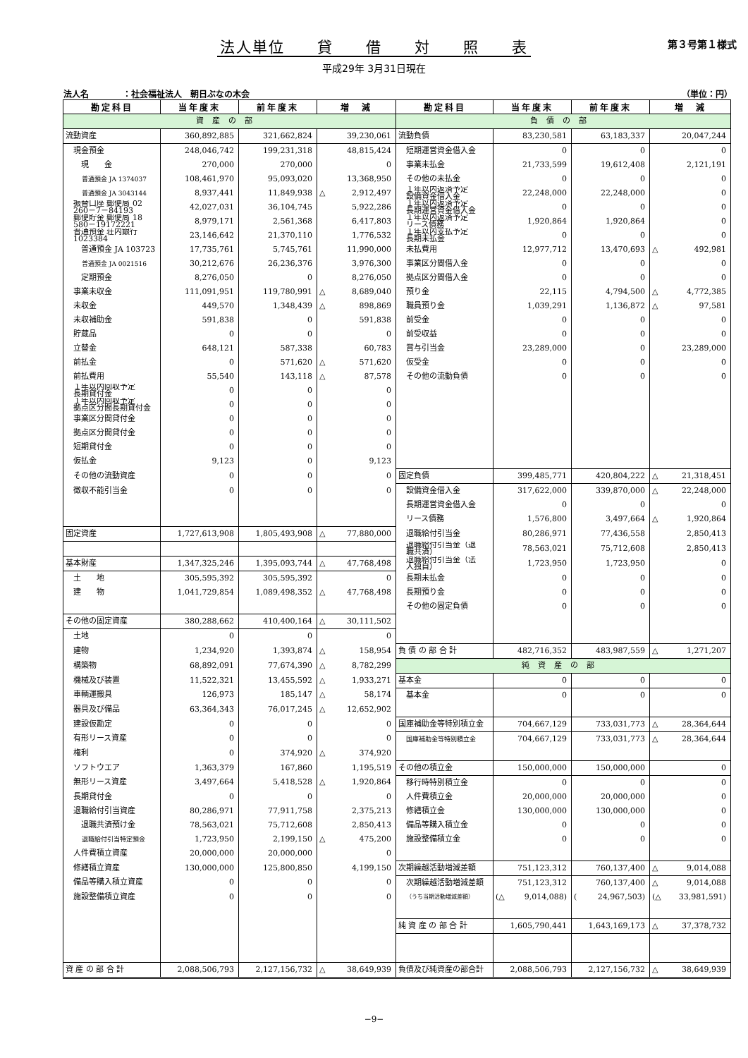法人単位　　貸　　借　　対　　照　　表
第３号第１様式
平成29年 3月31日現在
法人名　　　　：社会福祉法人　朝日ぶなの木会 （単位：円）
| 勘定科目 | 当年度末 | 前年度末 | 増 減 | 勘定科目 | 当年度末 | 前年度末 | 増 減 |
| --- | --- | --- | --- | --- | --- | --- | --- |
| 資産の部 | | | | 負債の部 | | | |
| 流動資産 | 360,892,885 | 321,662,824 | 39,230,061 | 流動負債 | 83,230,581 | 63,183,337 | 20,047,244 |
| 現金預金 | 248,046,742 | 199,231,318 | 48,815,424 | 短期運営資金借入金 | 0 | 0 | 0 |
| 現 金 | 270,000 | 270,000 | 0 | 事業未払金 | 21,733,599 | 19,612,408 | 2,121,191 |
| 普通預金 JA 1374037 | 108,461,970 | 95,093,020 | 13,368,950 | その他の未払金 | 0 | 0 | 0 |
| 普通預金 JA 3043144 | 8,937,441 | 11,849,938 | △ 2,912,497 | １年以内返済予定 設備資金借入金 | 22,248,000 | 22,248,000 | 0 |
| 振替口座 郵便局 02 260－7－84193 | 42,027,031 | 36,104,745 | 5,922,286 | １年以内返済予定 長期運営資金借入金 | 0 | 0 | 0 |
| 郵便貯金 郵便局 18 580－19172221 | 8,979,171 | 2,561,368 | 6,417,803 | １年以内返済予定 リース債務 | 1,920,864 | 1,920,864 | 0 |
| 普通預金 荘内銀行 1023384 | 23,146,642 | 21,370,110 | 1,776,532 | １年以内支払予定 長期未払金 | 0 | 0 | 0 |
| 普通預金 JA 103723 | 17,735,761 | 5,745,761 | 11,990,000 | 未払費用 | 12,977,712 | 13,470,693 | △ 492,981 |
| 普通預金 JA 0021516 | 30,212,676 | 26,236,376 | 3,976,300 | 事業区分間借入金 | 0 | 0 | 0 |
| 定期預金 | 8,276,050 | 0 | 8,276,050 | 拠点区分間借入金 | 0 | 0 | 0 |
| 事業未収金 | 111,091,951 | 119,780,991 | △ 8,689,040 | 預り金 | 22,115 | 4,794,500 | △ 4,772,385 |
| 未収金 | 449,570 | 1,348,439 | △ 898,869 | 職員預り金 | 1,039,291 | 1,136,872 | △ 97,581 |
| 未収補助金 | 591,838 | 0 | 591,838 | 前受金 | 0 | 0 | 0 |
| 貯蔵品 | 0 | 0 | 0 | 前受収益 | 0 | 0 | 0 |
| 立替金 | 648,121 | 587,338 | 60,783 | 賞与引当金 | 23,289,000 | 0 | 23,289,000 |
| 前払金 | 0 | 571,620 | △ 571,620 | 仮受金 | 0 | 0 | 0 |
| 前払費用 | 55,540 | 143,118 | △ 87,578 | その他の流動負債 | 0 | 0 | 0 |
| １年以内回収予定 長期貸付金 | 0 | 0 | 0 | | | | |
| １年以内回収予定 拠点区分間長期貸付金 | 0 | 0 | 0 | | | | |
| 事業区分間貸付金 | 0 | 0 | 0 | | | | |
| 拠点区分間貸付金 | 0 | 0 | 0 | | | | |
| 短期貸付金 | 0 | 0 | 0 | | | | |
| 仮払金 | 9,123 | 0 | 9,123 | | | | |
| その他の流動資産 | 0 | 0 | 0 | 固定負債 | 399,485,771 | 420,804,222 | △ 21,318,451 |
| 徴収不能引当金 | 0 | 0 | 0 | 設備資金借入金 | 317,622,000 | 339,870,000 | △ 22,248,000 |
| | | | | 長期運営資金借入金 | 0 | 0 | 0 |
| | | | | リース債務 | 1,576,800 | 3,497,664 | △ 1,920,864 |
| 固定資産 | 1,727,613,908 | 1,805,493,908 | △ 77,880,000 | 退職給付引当金 | 80,286,971 | 77,436,558 | 2,850,413 |
| | | | | 退職給付引当金（退 職共済） | 78,563,021 | 75,712,608 | 2,850,413 |
| 基本財産 | 1,347,325,246 | 1,395,093,744 | △ 47,768,498 | 退職給付引当金（法 人独自） | 1,723,950 | 1,723,950 | 0 |
| 土 地 | 305,595,392 | 305,595,392 | 0 | 長期未払金 | 0 | 0 | 0 |
| 建 物 | 1,041,729,854 | 1,089,498,352 | △ 47,768,498 | 長期預り金 | 0 | 0 | 0 |
| | | | | その他の固定負債 | 0 | 0 | 0 |
| その他の固定資産 | 380,288,662 | 410,400,164 | △ 30,111,502 | | | | |
| 土地 | 0 | 0 | 0 | | | | |
| 建物 | 1,234,920 | 1,393,874 | △ 158,954 | 負 債 の 部 合 計 | 482,716,352 | 483,987,559 | △ 1,271,207 |
| 構築物 | 68,892,091 | 77,674,390 | △ 8,782,299 | 純資産の部 | | | |
| 機械及び装置 | 11,522,321 | 13,455,592 | △ 1,933,271 | 基本金 | 0 | 0 | 0 |
| 車輌運搬具 | 126,973 | 185,147 | △ 58,174 | 基本金 | 0 | 0 | 0 |
| 器具及び備品 | 63,364,343 | 76,017,245 | △ 12,652,902 | | | | |
| 建設仮勘定 | 0 | 0 | 0 | 国庫補助金等特別積立金 | 704,667,129 | 733,031,773 | △ 28,364,644 |
| 有形リース資産 | 0 | 0 | 0 | 国庫補助金等特別積立金 | 704,667,129 | 733,031,773 | △ 28,364,644 |
| 権利 | 0 | 374,920 | △ 374,920 | | | | |
| ソフトウエア | 1,363,379 | 167,860 | 1,195,519 | その他の積立金 | 150,000,000 | 150,000,000 | 0 |
| 無形リース資産 | 3,497,664 | 5,418,528 | △ 1,920,864 | 移行時特別積立金 | 0 | 0 | 0 |
| 長期貸付金 | 0 | 0 | 0 | 人件費積立金 | 20,000,000 | 20,000,000 | 0 |
| 退職給付引当資産 | 80,286,971 | 77,911,758 | 2,375,213 | 修繕積立金 | 130,000,000 | 130,000,000 | 0 |
| 退職共済預け金 | 78,563,021 | 75,712,608 | 2,850,413 | 備品等購入積立金 | 0 | 0 | 0 |
| 退職給付引当特定預金 | 1,723,950 | 2,199,150 | △ 475,200 | 施設整備積立金 | 0 | 0 | 0 |
| 人件費積立資産 | 20,000,000 | 20,000,000 | 0 | | | | |
| 修繕積立資産 | 130,000,000 | 125,800,850 | 4,199,150 | 次期繰越活動増減差額 | 751,123,312 | 760,137,400 | △ 9,014,088 |
| 備品等購入積立資産 | 0 | 0 | 0 | 次期繰越活動増減差額 | 751,123,312 | 760,137,400 | △ 9,014,088 |
| 施設整備積立資産 | 0 | 0 | 0 | （うち当期活動増減差額） | (△ 9,014,088) | ( 24,967,503) | (△ 33,981,591) |
| | | | | 純 資 産 の 部 合 計 | 1,605,790,441 | 1,643,169,173 | △ 37,378,732 |
| 資 産 の 部 合 計 | 2,088,506,793 | 2,127,156,732 | △ 38,649,939 | 負債及び純資産の部合計 | 2,088,506,793 | 2,127,156,732 | △ 38,649,939 |
−9−